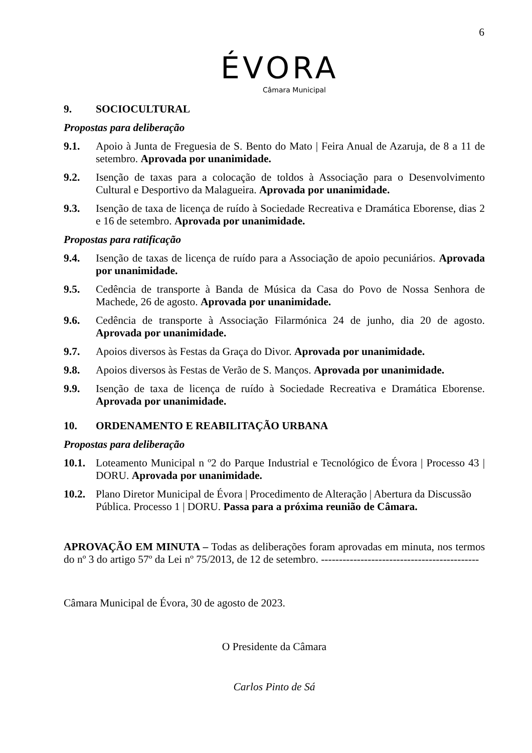6
ÉVORA
Câmara Municipal
9. SOCIOCULTURAL
Propostas para deliberação
9.1. Apoio à Junta de Freguesia de S. Bento do Mato | Feira Anual de Azaruja, de 8 a 11 de setembro. Aprovada por unanimidade.
9.2. Isenção de taxas para a colocação de toldos à Associação para o Desenvolvimento Cultural e Desportivo da Malagueira. Aprovada por unanimidade.
9.3. Isenção de taxa de licença de ruído à Sociedade Recreativa e Dramática Eborense, dias 2 e 16 de setembro. Aprovada por unanimidade.
Propostas para ratificação
9.4. Isenção de taxas de licença de ruído para a Associação de apoio pecuniários. Aprovada por unanimidade.
9.5. Cedência de transporte à Banda de Música da Casa do Povo de Nossa Senhora de Machede, 26 de agosto. Aprovada por unanimidade.
9.6. Cedência de transporte à Associação Filarmónica 24 de junho, dia 20 de agosto. Aprovada por unanimidade.
9.7. Apoios diversos às Festas da Graça do Divor. Aprovada por unanimidade.
9.8. Apoios diversos às Festas de Verão de S. Manços. Aprovada por unanimidade.
9.9. Isenção de taxa de licença de ruído à Sociedade Recreativa e Dramática Eborense. Aprovada por unanimidade.
10. ORDENAMENTO E REABILITAÇÃO URBANA
Propostas para deliberação
10.1.
Loteamento Municipal n º2 do Parque Industrial e Tecnológico de Évora | Processo 43 | DORU. Aprovada por unanimidade.
10.2.
Plano Diretor Municipal de Évora | Procedimento de Alteração | Abertura da Discussão Pública. Processo 1 | DORU. Passa para a próxima reunião de Câmara.
APROVAÇÃO EM MINUTA – Todas as deliberações foram aprovadas em minuta, nos termos do nº 3 do artigo 57º da Lei nº 75/2013, de 12 de setembro. --------------------------------------------
Câmara Municipal de Évora, 30 de agosto de 2023.
O Presidente da Câmara
Carlos Pinto de Sá